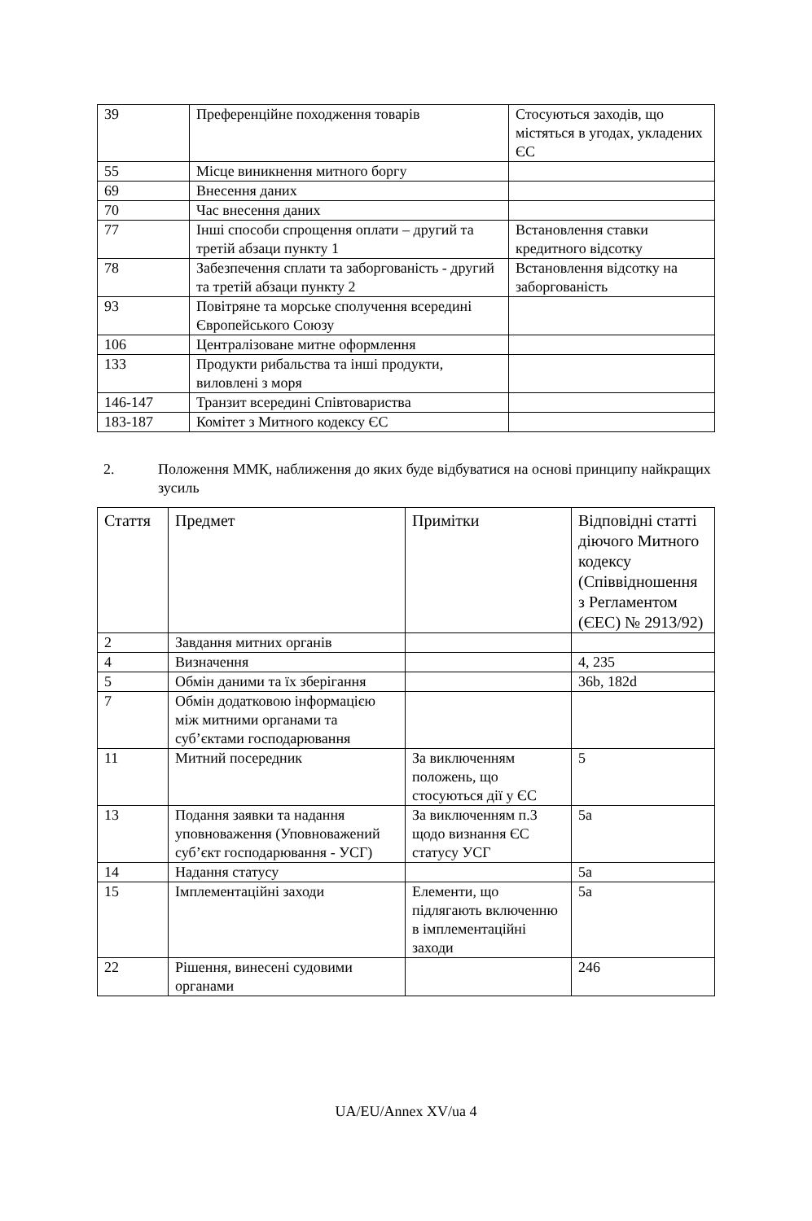| 39 | Преференційне походження товарів | Стосуються заходів, що містяться в угодах, укладених ЄС |
| 55 | Місце виникнення митного боргу | |
| 69 | Внесення даних | |
| 70 | Час внесення даних | |
| 77 | Інші способи спрощення оплати – другий та третій абзаци пункту 1 | Встановлення ставки кредитного відсотку |
| 78 | Забезпечення сплати та заборгованість - другий та третій абзаци пункту 2 | Встановлення відсотку на заборгованість |
| 93 | Повітряне та морське сполучення всередині Європейського Союзу | |
| 106 | Централізоване митне оформлення | |
| 133 | Продукти рибальства та інші продукти, виловлені з моря | |
| 146-147 | Транзит всередині Співтовариства | |
| 183-187 | Комітет з Митного кодексу ЄС | |
2. Положення ММК, наближення до яких буде відбуватися на основі принципу найкращих зусиль
| Стаття | Предмет | Примітки | Відповідні статті діючого Митного кодексу (Співвідношення з Регламентом (ЄЕС) № 2913/92) |
| --- | --- | --- | --- |
| 2 | Завдання митних органів | | |
| 4 | Визначення | | 4, 235 |
| 5 | Обмін даними та їх зберігання | | 36b, 182d |
| 7 | Обмін додатковою інформацією між митними органами та суб’єктами господарювання | | |
| 11 | Митний посередник | За виключенням положень, що стосуються дії у ЄС | 5 |
| 13 | Подання заявки та надання уповноваження (Уповноважений суб’єкт господарювання - УСГ) | За виключенням п.3 щодо визнання ЄС статусу УСГ | 5a |
| 14 | Надання статусу | | 5a |
| 15 | Імплементаційні заходи | Елементи, що підлягають включенню в імплементаційні заходи | 5a |
| 22 | Рішення, винесені судовими органами | | 246 |
UA/EU/Annex XV/ua 4